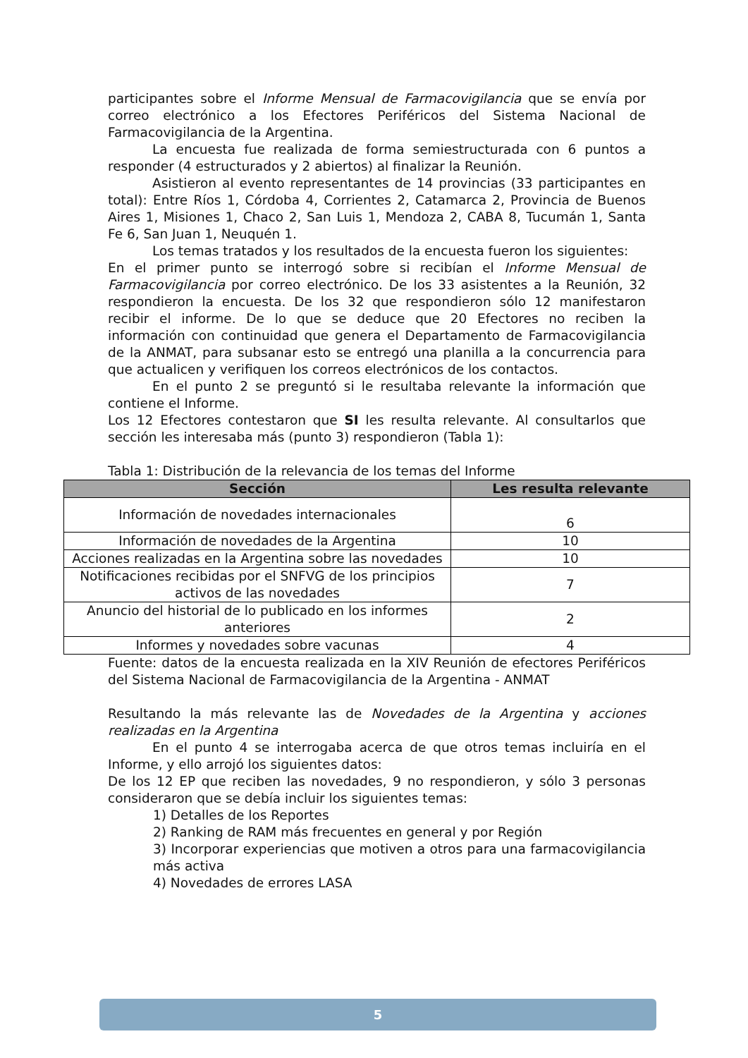participantes sobre el Informe Mensual de Farmacovigilancia que se envía por correo electrónico a los Efectores Periféricos del Sistema Nacional de Farmacovigilancia de la Argentina.
La encuesta fue realizada de forma semiestructurada con 6 puntos a responder (4 estructurados y 2 abiertos) al finalizar la Reunión.
Asistieron al evento representantes de 14 provincias (33 participantes en total): Entre Ríos 1, Córdoba 4, Corrientes 2, Catamarca 2, Provincia de Buenos Aires 1, Misiones 1, Chaco 2, San Luis 1, Mendoza 2, CABA 8, Tucumán 1, Santa Fe 6, San Juan 1, Neuquén 1.
Los temas tratados y los resultados de la encuesta fueron los siguientes:
En el primer punto se interrogó sobre si recibían el Informe Mensual de Farmacovigilancia por correo electrónico. De los 33 asistentes a la Reunión, 32 respondieron la encuesta. De los 32 que respondieron sólo 12 manifestaron recibir el informe. De lo que se deduce que 20 Efectores no reciben la información con continuidad que genera el Departamento de Farmacovigilancia de la ANMAT, para subsanar esto se entregó una planilla a la concurrencia para que actualicen y verifiquen los correos electrónicos de los contactos.
En el punto 2 se preguntó si le resultaba relevante la información que contiene el Informe.
Los 12 Efectores contestaron que SI les resulta relevante. Al consultarlos que sección les interesaba más (punto 3) respondieron (Tabla 1):
Tabla 1: Distribución de la relevancia de los temas del Informe
| Sección | Les resulta relevante |
| --- | --- |
| Información de novedades internacionales | 6 |
| Información de novedades de la Argentina | 10 |
| Acciones realizadas en la Argentina sobre las novedades | 10 |
| Notificaciones recibidas por el SNFVG de los principios activos de las novedades | 7 |
| Anuncio del historial de lo publicado en los informes anteriores | 2 |
| Informes y novedades sobre vacunas | 4 |
Fuente: datos de la encuesta realizada en la XIV Reunión de efectores Periféricos del Sistema Nacional de Farmacovigilancia de la Argentina - ANMAT
Resultando la más relevante las de Novedades de la Argentina y acciones realizadas en la Argentina
En el punto 4 se interrogaba acerca de que otros temas incluiría en el Informe, y ello arrojó los siguientes datos:
De los 12 EP que reciben las novedades, 9 no respondieron, y sólo 3 personas consideraron que se debía incluir los siguientes temas:
1) Detalles de los Reportes
2) Ranking de RAM más frecuentes en general y por Región
3) Incorporar experiencias que motiven a otros para una farmacovigilancia más activa
4) Novedades de errores LASA
5